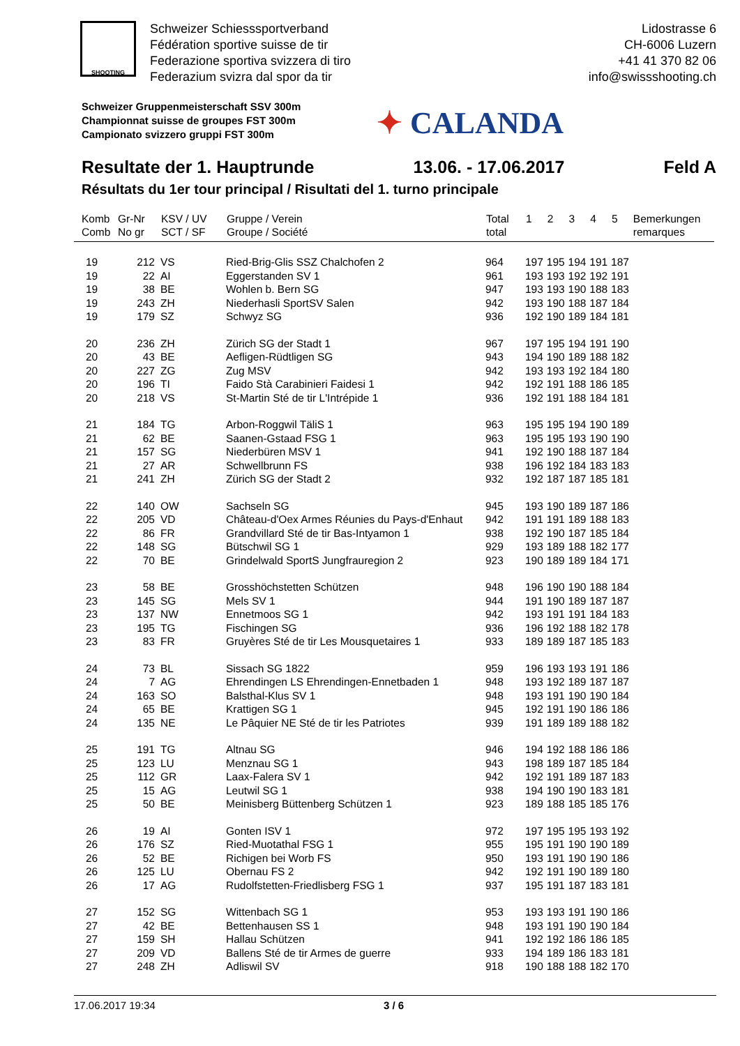SHOOTING
Schweizer Schiesssportverband
Fédération sportive suisse de tir
Federazione sportiva svizzera di tiro
Federazium svizra dal spor da tir
Lidostrasse 6
CH-6006 Luzern
+41 41 370 82 06
info@swissshooting.ch
Schweizer Gruppenmeisterschaft SSV 300m
Championnat suisse de groupes FST 300m
Campionato svizzero gruppi FST 300m
✦ CALANDA
Resultate der 1. Hauptrunde 13.06. - 17.06.2017 Feld A
Résultats du 1er tour principal / Risultati del 1. turno principale
| Komb Comb | Gr-Nr No gr | KSV / UV SCT / SF | Gruppe / Verein Groupe / Société | Total total | 1 | 2 | 3 | 4 | 5 | Bemerkungen remarques |
| --- | --- | --- | --- | --- | --- | --- | --- | --- | --- | --- |
| 19 | 212 | VS | Ried-Brig-Glis SSZ Chalchofen 2 | 964 | 197 | 195 | 194 | 191 | 187 | |
| 19 | 22 | AI | Eggerstanden SV 1 | 961 | 193 | 193 | 192 | 192 | 191 | |
| 19 | 38 | BE | Wohlen b. Bern SG | 947 | 193 | 193 | 190 | 188 | 183 | |
| 19 | 243 | ZH | Niederhasli SportSV Salen | 942 | 193 | 190 | 188 | 187 | 184 | |
| 19 | 179 | SZ | Schwyz SG | 936 | 192 | 190 | 189 | 184 | 181 | |
| 20 | 236 | ZH | Zürich SG der Stadt 1 | 967 | 197 | 195 | 194 | 191 | 190 | |
| 20 | 43 | BE | Aefligen-Rüdtligen SG | 943 | 194 | 190 | 189 | 188 | 182 | |
| 20 | 227 | ZG | Zug MSV | 942 | 193 | 193 | 192 | 184 | 180 | |
| 20 | 196 | TI | Faido Stà Carabinieri Faidesi 1 | 942 | 192 | 191 | 188 | 186 | 185 | |
| 20 | 218 | VS | St-Martin Sté de tir L'Intrépide 1 | 936 | 192 | 191 | 188 | 184 | 181 | |
| 21 | 184 | TG | Arbon-Roggwil TäliS 1 | 963 | 195 | 195 | 194 | 190 | 189 | |
| 21 | 62 | BE | Saanen-Gstaad FSG 1 | 963 | 195 | 195 | 193 | 190 | 190 | |
| 21 | 157 | SG | Niederbüren MSV 1 | 941 | 192 | 190 | 188 | 187 | 184 | |
| 21 | 27 | AR | Schwellbrunn FS | 938 | 196 | 192 | 184 | 183 | 183 | |
| 21 | 241 | ZH | Zürich SG der Stadt 2 | 932 | 192 | 187 | 187 | 185 | 181 | |
| 22 | 140 | OW | Sachseln SG | 945 | 193 | 190 | 189 | 187 | 186 | |
| 22 | 205 | VD | Château-d'Oex Armes Réunies du Pays-d'Enhaut | 942 | 191 | 191 | 189 | 188 | 183 | |
| 22 | 86 | FR | Grandvillard Sté de tir Bas-Intyamon 1 | 938 | 192 | 190 | 187 | 185 | 184 | |
| 22 | 148 | SG | Bütschwil SG 1 | 929 | 193 | 189 | 188 | 182 | 177 | |
| 22 | 70 | BE | Grindelwald SportS Jungfrauregion 2 | 923 | 190 | 189 | 189 | 184 | 171 | |
| 23 | 58 | BE | Grosshöchstetten Schützen | 948 | 196 | 190 | 190 | 188 | 184 | |
| 23 | 145 | SG | Mels SV 1 | 944 | 191 | 190 | 189 | 187 | 187 | |
| 23 | 137 | NW | Ennetmoos SG 1 | 942 | 193 | 191 | 191 | 184 | 183 | |
| 23 | 195 | TG | Fischingen SG | 936 | 196 | 192 | 188 | 182 | 178 | |
| 23 | 83 | FR | Gruyères Sté de tir Les Mousquetaires 1 | 933 | 189 | 189 | 187 | 185 | 183 | |
| 24 | 73 | BL | Sissach SG 1822 | 959 | 196 | 193 | 193 | 191 | 186 | |
| 24 | 7 | AG | Ehrendingen LS Ehrendingen-Ennetbaden 1 | 948 | 193 | 192 | 189 | 187 | 187 | |
| 24 | 163 | SO | Balsthal-Klus SV 1 | 948 | 193 | 191 | 190 | 190 | 184 | |
| 24 | 65 | BE | Krattigen SG 1 | 945 | 192 | 191 | 190 | 186 | 186 | |
| 24 | 135 | NE | Le Pâquier NE Sté de tir les Patriotes | 939 | 191 | 189 | 189 | 188 | 182 | |
| 25 | 191 | TG | Altnau SG | 946 | 194 | 192 | 188 | 186 | 186 | |
| 25 | 123 | LU | Menznau SG 1 | 943 | 198 | 189 | 187 | 185 | 184 | |
| 25 | 112 | GR | Laax-Falera SV 1 | 942 | 192 | 191 | 189 | 187 | 183 | |
| 25 | 15 | AG | Leutwil SG 1 | 938 | 194 | 190 | 190 | 183 | 181 | |
| 25 | 50 | BE | Meinisberg Büttenberg Schützen 1 | 923 | 189 | 188 | 185 | 185 | 176 | |
| 26 | 19 | AI | Gonten ISV 1 | 972 | 197 | 195 | 195 | 193 | 192 | |
| 26 | 176 | SZ | Ried-Muotathal FSG 1 | 955 | 195 | 191 | 190 | 190 | 189 | |
| 26 | 52 | BE | Richigen bei Worb FS | 950 | 193 | 191 | 190 | 190 | 186 | |
| 26 | 125 | LU | Obernau FS 2 | 942 | 192 | 191 | 190 | 189 | 180 | |
| 26 | 17 | AG | Rudolfstetten-Friedlisberg FSG 1 | 937 | 195 | 191 | 187 | 183 | 181 | |
| 27 | 152 | SG | Wittenbach SG 1 | 953 | 193 | 193 | 191 | 190 | 186 | |
| 27 | 42 | BE | Bettenhausen SS 1 | 948 | 193 | 191 | 190 | 190 | 184 | |
| 27 | 159 | SH | Hallau Schützen | 941 | 192 | 192 | 186 | 186 | 185 | |
| 27 | 209 | VD | Ballens Sté de tir Armes de guerre | 933 | 194 | 189 | 186 | 183 | 181 | |
| 27 | 248 | ZH | Adliswil SV | 918 | 190 | 188 | 188 | 182 | 170 | |
17.06.2017 19:34 3 / 6